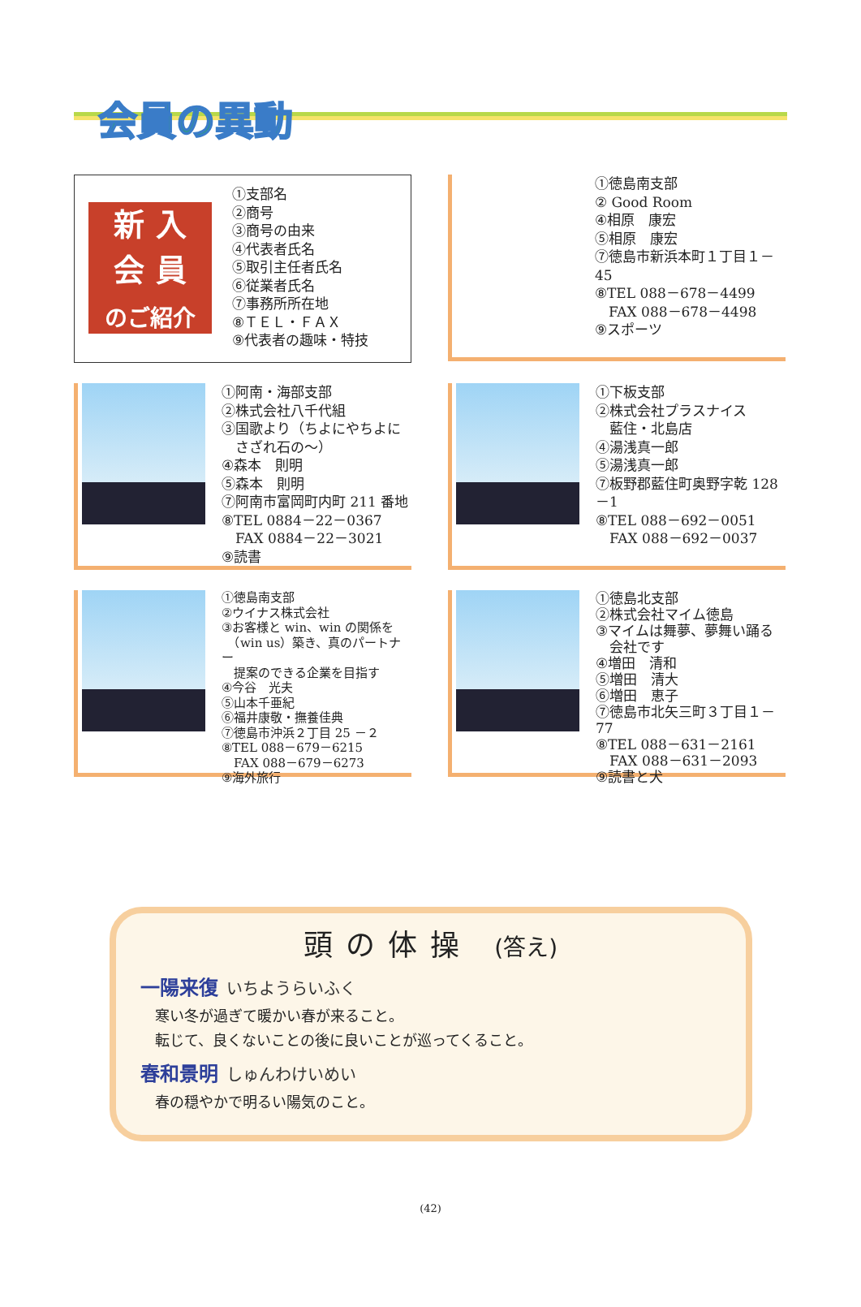会員の異動
新 入
会 員
のご紹介
①支部名
②商号
③商号の由来
④代表者氏名
⑤取引主任者氏名
⑥従業者氏名
⑦事務所所在地
⑧ＴＥＬ・ＦＡＸ
⑨代表者の趣味・特技
①徳島南支部
② Good Room
④相原　康宏
⑤相原　康宏
⑦徳島市新浜本町１丁目１－45
⑧TEL 088－678－4499
　FAX 088－678－4498
⑨スポーツ
①阿南・海部支部
②株式会社八千代組
③国歌より（ちよにやちよに
　さざれ石の～）
④森本　則明
⑤森本　則明
⑦阿南市富岡町内町 211 番地
⑧TEL 0884－22－0367
　FAX 0884－22－3021
⑨読書
①下板支部
②株式会社プラスナイス
　藍住・北島店
④湯浅真一郎
⑤湯浅真一郎
⑦板野郡藍住町奥野字乾 128－1
⑧TEL 088－692－0051
　FAX 088－692－0037
①徳島南支部
②ウイナス株式会社
③お客様と win、win の関係を
　（win us）築き、真のパートナー
　提案のできる企業を目指す
④今谷　光夫
⑤山本千亜紀
⑥福井康敬・撫養佳典
⑦徳島市沖浜２丁目 25 －２
⑧TEL 088－679－6215
　FAX 088－679－6273
⑨海外旅行
①徳島北支部
②株式会社マイム徳島
③マイムは舞夢、夢舞い踊る
　会社です
④増田　清和
⑤増田　清大
⑥増田　恵子
⑦徳島市北矢三町３丁目１－77
⑧TEL 088－631－2161
　FAX 088－631－2093
⑨読書と犬
頭の体操 (答え)
一陽来復 いちようらいふく
寒い冬が過ぎて暖かい春が来ること。
転じて、良くないことの後に良いことが巡ってくること。
春和景明 しゅんわけいめい
春の穏やかで明るい陽気のこと。
(42)